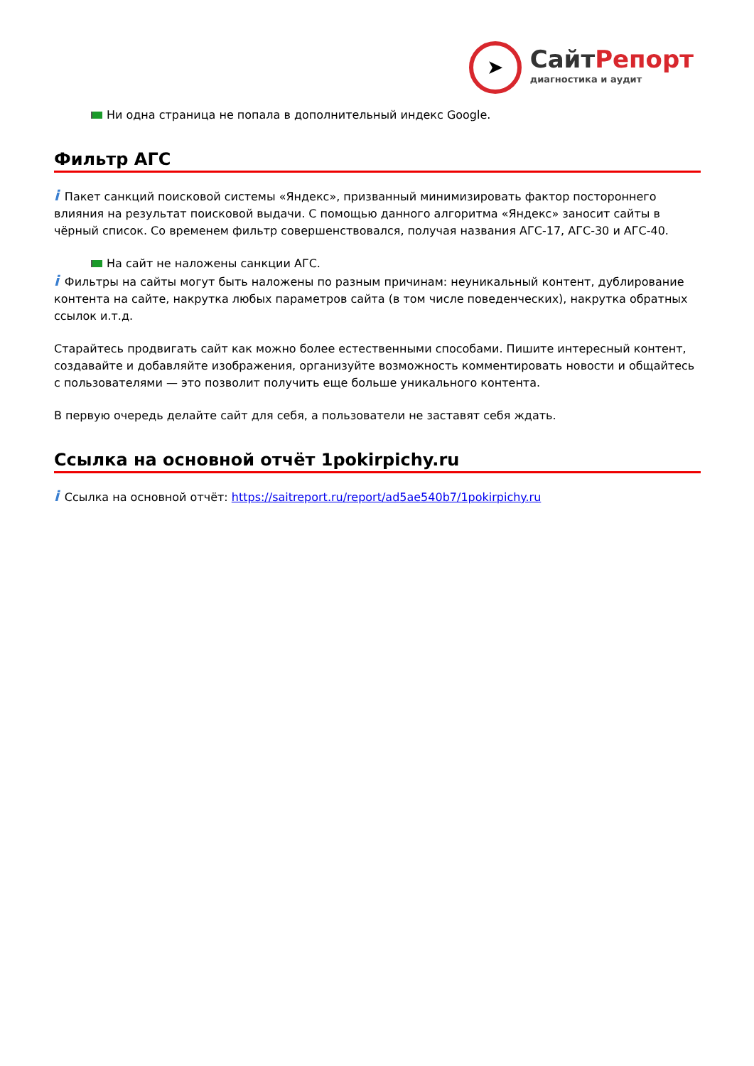➤
СайтРепорт
диагностика и аудит
Ни одна страница не попала в дополнительный индекс Google.
Фильтр АГС
i Пакет санкций поисковой системы «Яндекс», призванный минимизировать фактор постороннего влияния на результат поисковой выдачи. С помощью данного алгоритма «Яндекс» заносит сайты в чёрный список. Со временем фильтр совершенствовался, получая названия АГС-17, АГС-30 и АГС-40.
На сайт не наложены санкции АГС.
i Фильтры на сайты могут быть наложены по разным причинам: неуникальный контент, дублирование контента на сайте, накрутка любых параметров сайта (в том числе поведенческих), накрутка обратных ссылок и.т.д.
Старайтесь продвигать сайт как можно более естественными способами. Пишите интересный контент, создавайте и добавляйте изображения, организуйте возможность комментировать новости и общайтесь с пользователями — это позволит получить еще больше уникального контента.
В первую очередь делайте сайт для себя, а пользователи не заставят себя ждать.
Ссылка на основной отчёт 1pokirpichy.ru
i Ссылка на основной отчёт: https://saitreport.ru/report/ad5ae540b7/1pokirpichy.ru